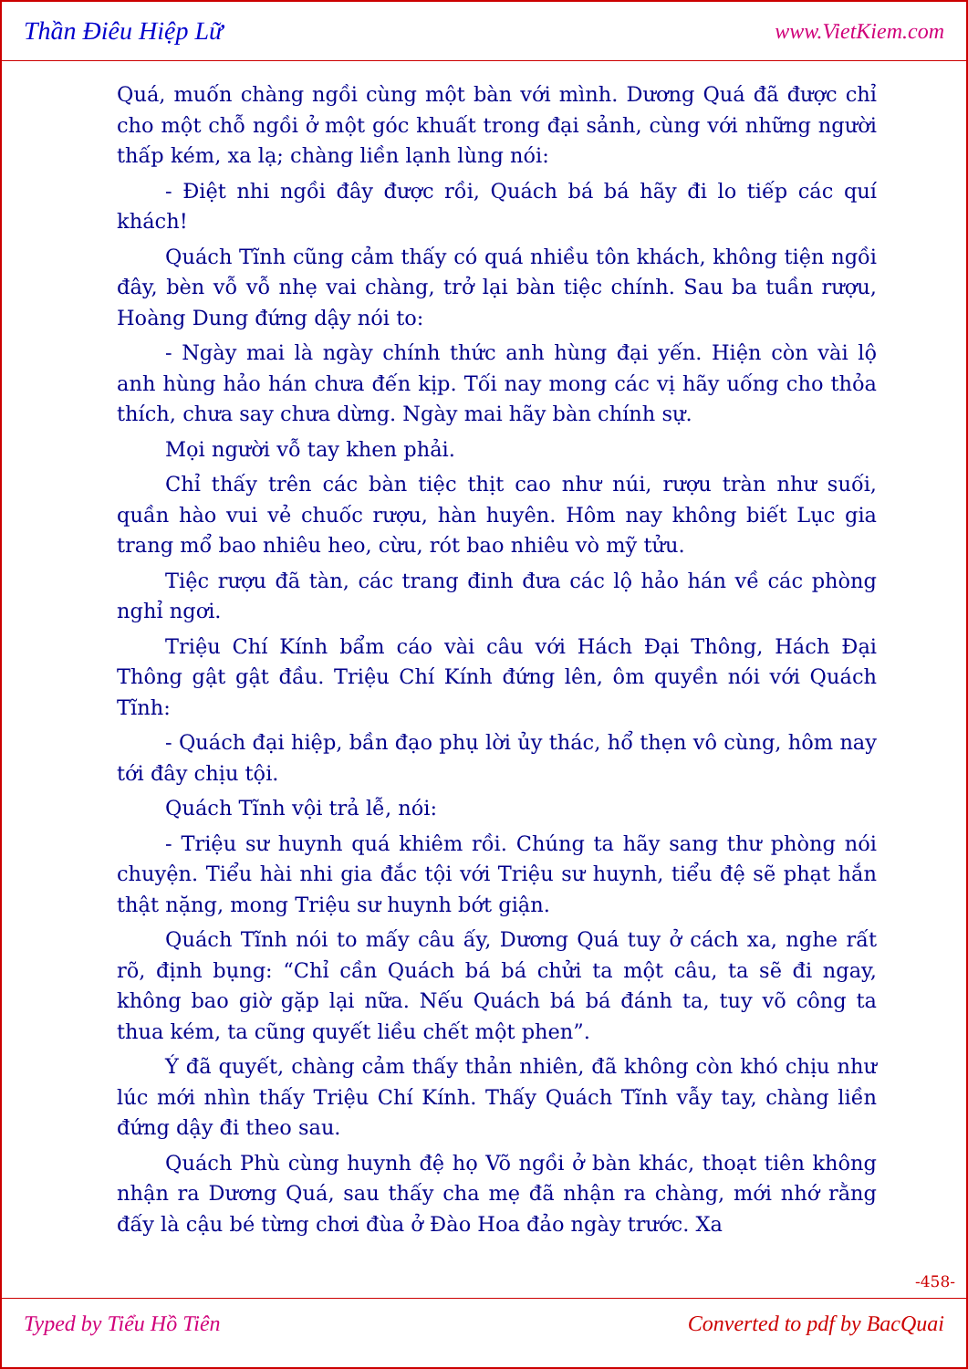Thần Điêu Hiệp Lữ www.VietKiem.com
Quá, muốn chàng ngồi cùng một bàn với mình. Dương Quá đã được chỉ cho một chỗ ngồi ở một góc khuất trong đại sảnh, cùng với những người thấp kém, xa lạ; chàng liền lạnh lùng nói:
- Điệt nhi ngồi đây được rồi, Quách bá bá hãy đi lo tiếp các quí khách!
Quách Tĩnh cũng cảm thấy có quá nhiều tôn khách, không tiện ngồi đây, bèn vỗ vỗ nhẹ vai chàng, trở lại bàn tiệc chính. Sau ba tuần rượu, Hoàng Dung đứng dậy nói to:
- Ngày mai là ngày chính thức anh hùng đại yến. Hiện còn vài lộ anh hùng hảo hán chưa đến kịp. Tối nay mong các vị hãy uống cho thỏa thích, chưa say chưa dừng. Ngày mai hãy bàn chính sự.
Mọi người vỗ tay khen phải.
Chỉ thấy trên các bàn tiệc thịt cao như núi, rượu tràn như suối, quần hào vui vẻ chuốc rượu, hàn huyên. Hôm nay không biết Lục gia trang mổ bao nhiêu heo, cừu, rót bao nhiêu vò mỹ tửu.
Tiệc rượu đã tàn, các trang đinh đưa các lộ hảo hán về các phòng nghỉ ngơi.
Triệu Chí Kính bẩm cáo vài câu với Hách Đại Thông, Hách Đại Thông gật gật đầu. Triệu Chí Kính đứng lên, ôm quyền nói với Quách Tĩnh:
- Quách đại hiệp, bần đạo phụ lời ủy thác, hổ thẹn vô cùng, hôm nay tới đây chịu tội.
Quách Tĩnh vội trả lễ, nói:
- Triệu sư huynh quá khiêm rồi. Chúng ta hãy sang thư phòng nói chuyện. Tiểu hài nhi gia đắc tội với Triệu sư huynh, tiểu đệ sẽ phạt hắn thật nặng, mong Triệu sư huynh bớt giận.
Quách Tĩnh nói to mấy câu ấy, Dương Quá tuy ở cách xa, nghe rất rõ, định bụng: “Chỉ cần Quách bá bá chửi ta một câu, ta sẽ đi ngay, không bao giờ gặp lại nữa. Nếu Quách bá bá đánh ta, tuy võ công ta thua kém, ta cũng quyết liều chết một phen”.
Ý đã quyết, chàng cảm thấy thản nhiên, đã không còn khó chịu như lúc mới nhìn thấy Triệu Chí Kính. Thấy Quách Tĩnh vẫy tay, chàng liền đứng dậy đi theo sau.
Quách Phù cùng huynh đệ họ Võ ngồi ở bàn khác, thoạt tiên không nhận ra Dương Quá, sau thấy cha mẹ đã nhận ra chàng, mới nhớ rằng đấy là cậu bé từng chơi đùa ở Đào Hoa đảo ngày trước. Xa
-458-
Typed by Tiểu Hồ Tiên Converted to pdf by BacQuai